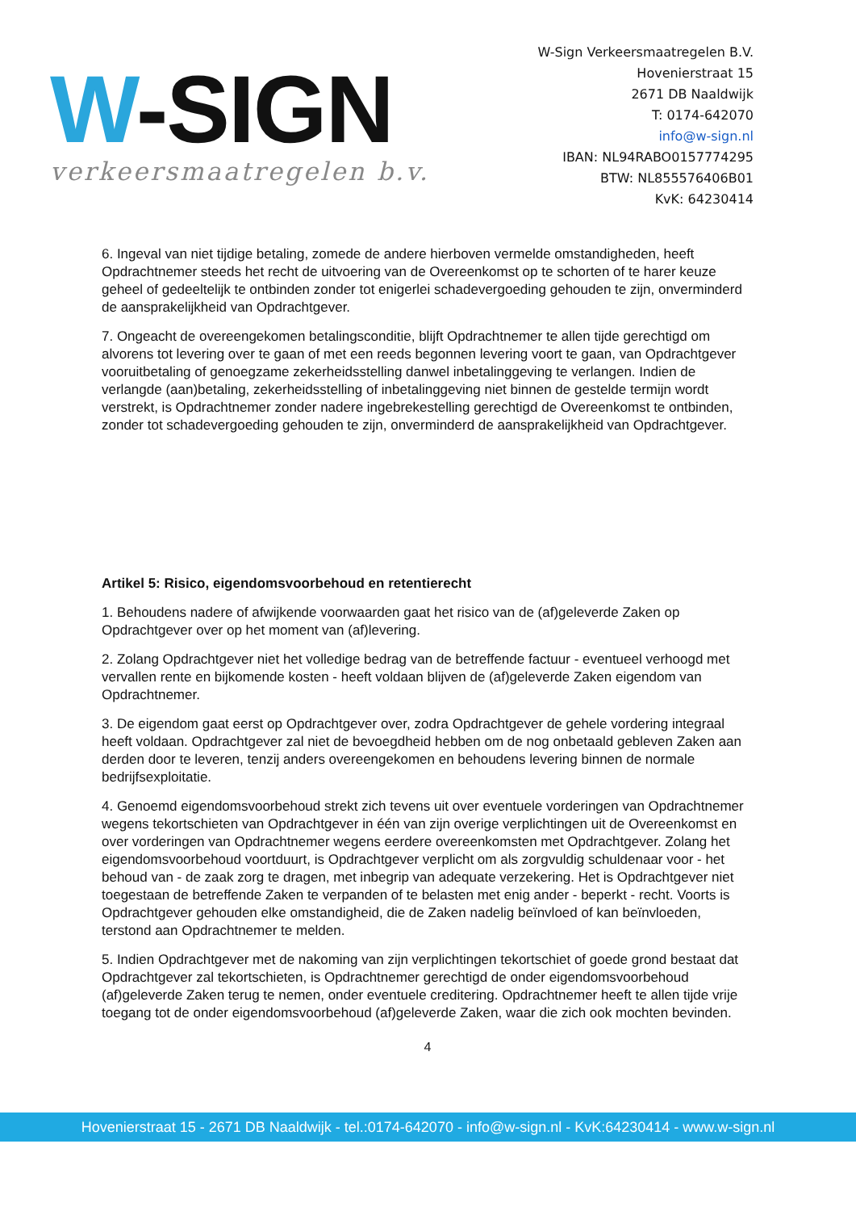W-SIGN
verkeersmaatregelen b.v.
W-Sign Verkeersmaatregelen B.V.
Hovenierstraat 15
2671 DB Naaldwijk
T: 0174-642070
info@w-sign.nl
IBAN: NL94RABO0157774295
BTW: NL855576406B01
KvK: 64230414
6. Ingeval van niet tijdige betaling, zomede de andere hierboven vermelde omstandigheden, heeft Opdrachtnemer steeds het recht de uitvoering van de Overeenkomst op te schorten of te harer keuze geheel of gedeeltelijk te ontbinden zonder tot enigerlei schadevergoeding gehouden te zijn, onverminderd de aansprakelijkheid van Opdrachtgever.
7. Ongeacht de overeengekomen betalingsconditie, blijft Opdrachtnemer te allen tijde gerechtigd om alvorens tot levering over te gaan of met een reeds begonnen levering voort te gaan, van Opdrachtgever vooruitbetaling of genoegzame zekerheidsstelling danwel inbetalinggeving te verlangen. Indien de verlangde (aan)betaling, zekerheidsstelling of inbetalinggeving niet binnen de gestelde termijn wordt verstrekt, is Opdrachtnemer zonder nadere ingebrekestelling gerechtigd de Overeenkomst te ontbinden, zonder tot schadevergoeding gehouden te zijn, onverminderd de aansprakelijkheid van Opdrachtgever.
Artikel 5: Risico, eigendomsvoorbehoud en retentierecht
1. Behoudens nadere of afwijkende voorwaarden gaat het risico van de (af)geleverde Zaken op Opdrachtgever over op het moment van (af)levering.
2. Zolang Opdrachtgever niet het volledige bedrag van de betreffende factuur - eventueel verhoogd met vervallen rente en bijkomende kosten - heeft voldaan blijven de (af)geleverde Zaken eigendom van Opdrachtnemer.
3. De eigendom gaat eerst op Opdrachtgever over, zodra Opdrachtgever de gehele vordering integraal heeft voldaan. Opdrachtgever zal niet de bevoegdheid hebben om de nog onbetaald gebleven Zaken aan derden door te leveren, tenzij anders overeengekomen en behoudens levering binnen de normale bedrijfsexploitatie.
4. Genoemd eigendomsvoorbehoud strekt zich tevens uit over eventuele vorderingen van Opdrachtnemer wegens tekortschieten van Opdrachtgever in één van zijn overige verplichtingen uit de Overeenkomst en over vorderingen van Opdrachtnemer wegens eerdere overeenkomsten met Opdrachtgever. Zolang het eigendomsvoorbehoud voortduurt, is Opdrachtgever verplicht om als zorgvuldig schuldenaar voor - het behoud van - de zaak zorg te dragen, met inbegrip van adequate verzekering. Het is Opdrachtgever niet toegestaan de betreffende Zaken te verpanden of te belasten met enig ander - beperkt - recht. Voorts is Opdrachtgever gehouden elke omstandigheid, die de Zaken nadelig beïnvloed of kan beïnvloeden, terstond aan Opdrachtnemer te melden.
5. Indien Opdrachtgever met de nakoming van zijn verplichtingen tekortschiet of goede grond bestaat dat Opdrachtgever zal tekortschieten, is Opdrachtnemer gerechtigd de onder eigendomsvoorbehoud (af)geleverde Zaken terug te nemen, onder eventuele creditering. Opdrachtnemer heeft te allen tijde vrije toegang tot de onder eigendomsvoorbehoud (af)geleverde Zaken, waar die zich ook mochten bevinden.
4
Hovenierstraat 15 - 2671 DB Naaldwijk - tel.:0174-642070 - info@w-sign.nl - KvK:64230414 - www.w-sign.nl